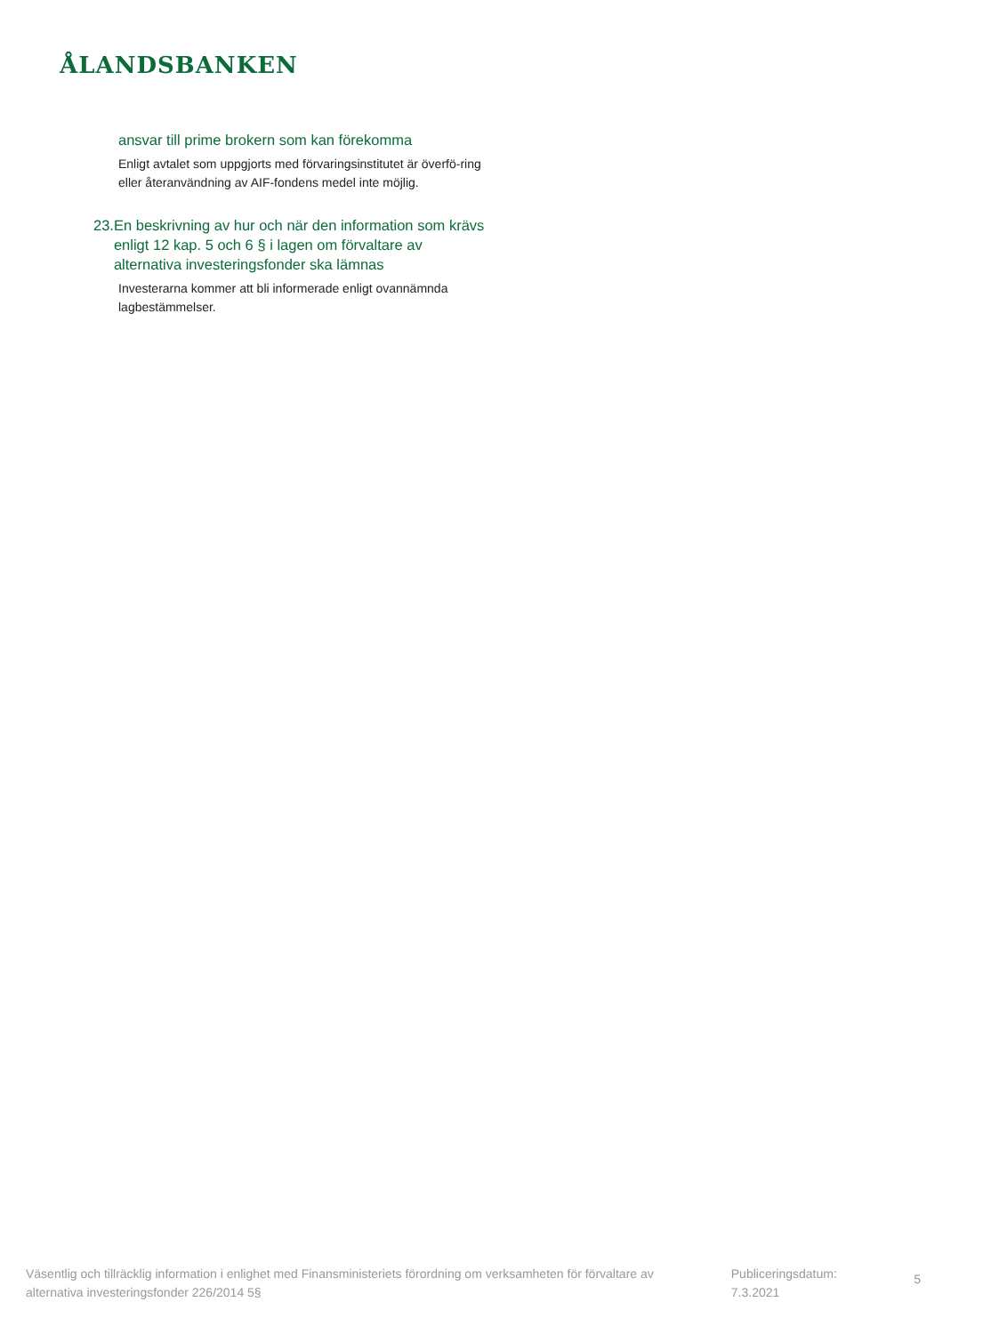ÅLANDSBANKEN
ansvar till prime brokern som kan förekomma
Enligt avtalet som uppgjorts med förvaringsinstitutet är överfö-ring eller återanvändning av AIF-fondens medel inte möjlig.
23.
En beskrivning av hur och när den information som krävs enligt 12 kap. 5 och 6 § i lagen om förvaltare av alternativa investeringsfonder ska lämnas
Investerarna kommer att bli informerade enligt ovannämnda lagbestämmelser.
Väsentlig och tillräcklig information i enlighet med Finansministeriets förordning om verksamheten för förvaltare av alternativa investeringsfonder 226/2014 5§
Publiceringsdatum: 7.3.2021
5